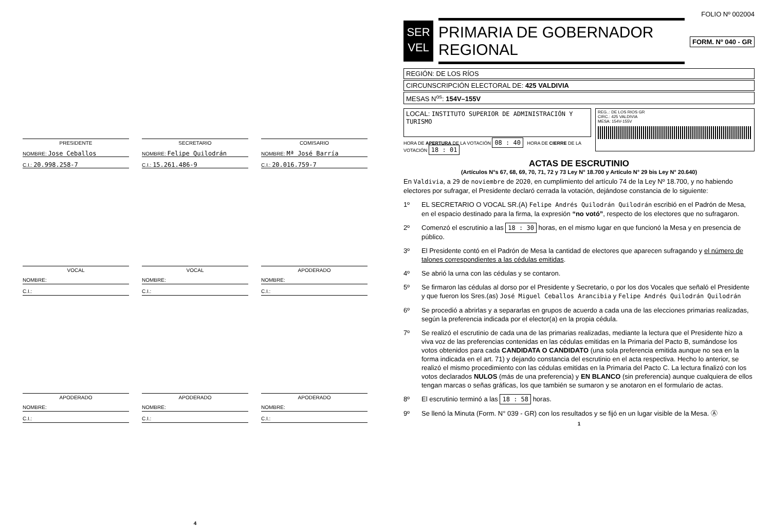PRESIDENTE
NOMBRE: Jose Ceballos
C.I.: 20.998.258-7
SECRETARIO
NOMBRE: Felipe Quilodrán
C.I.: 15.261.486-9
COMISARIO
NOMBRE: Mª José Barría
C.I.: 20.016.759-7
VOCAL
NOMBRE:
C.I.:
VOCAL
NOMBRE:
C.I.:
APODERADO
NOMBRE:
C.I.:
APODERADO
NOMBRE:
C.I.:
APODERADO
NOMBRE:
C.I.:
APODERADO
NOMBRE:
C.I.:
4
FOLIO Nº 002004
SER
VEL
PRIMARIA DE GOBERNADOR REGIONAL
FORM. Nº 040 - GR
REGIÓN: DE LOS RÍOS
CIRCUNSCRIPCIÓN ELECTORAL DE: 425 VALDIVIA
MESAS N<sup>os</sup>: 154V–155V
LOCAL: INSTITUTO SUPERIOR DE ADMINISTRACIÓN Y TURISMO
HORA DE APERTURA DE LA VOTACIÓN 08 : 40 HORA DE CIERRE DE LA VOTACIÓN 18 : 01
REG..: DE LOS RIOS GR
CIRC.: 425 VALDIVIA
MESA: 154V-155V
ACTAS DE ESCRUTINIO
(Artículos N°s 67, 68, 69, 70, 71, 72 y 73 Ley N° 18.700 y Artículo N° 29 bis Ley N° 20.640)
En Valdivia, a 29 de noviembre de 2020, en cumplimiento del artículo 74 de la Ley Nº 18.700, y no habiendo electores por sufragar, el Presidente declaró cerrada la votación, dejándose constancia de lo siguiente:
1º EL SECRETARIO O VOCAL SR.(A) Felipe Andrés Quilodrán Quilodrán escribió en el Padrón de Mesa, en el espacio destinado para la firma, la expresión “no votó”, respecto de los electores que no sufragaron.
2º Comenzó el escrutinio a las 18 : 30 horas, en el mismo lugar en que funcionó la Mesa y en presencia de público.
3º El Presidente contó en el Padrón de Mesa la cantidad de electores que aparecen sufragando y el número de talones correspondientes a las cédulas emitidas.
4º Se abrió la urna con las cédulas y se contaron.
5º Se firmaron las cédulas al dorso por el Presidente y Secretario, o por los dos Vocales que señaló el Presidente y que fueron los Sres.(as) José Miguel Ceballos Arancibia y Felipe Andrés Quilodrán Quilodrán
6º Se procedió a abrirlas y a separarlas en grupos de acuerdo a cada una de las elecciones primarias realizadas, según la preferencia indicada por el elector(a) en la propia cédula.
7º Se realizó el escrutinio de cada una de las primarias realizadas, mediante la lectura que el Presidente hizo a viva voz de las preferencias contenidas en las cédulas emitidas en la Primaria del Pacto B, sumándose los votos obtenidos para cada CANDIDATA O CANDIDATO (una sola preferencia emitida aunque no sea en la forma indicada en el art. 71) y dejando constancia del escrutinio en el acta respectiva. Hecho lo anterior, se realizó el mismo procedimiento con las cédulas emitidas en la Primaria del Pacto C. La lectura finalizó con los votos declarados NULOS (más de una preferencia) y EN BLANCO (sin preferencia) aunque cualquiera de ellos tengan marcas o señas gráficas, los que también se sumaron y se anotaron en el formulario de actas.
8º El escrutinio terminó a las 18 : 58 horas.
9º Se llenó la Minuta (Form. N° 039 - GR) con los resultados y se fijó en un lugar visible de la Mesa. Ⓐ
1